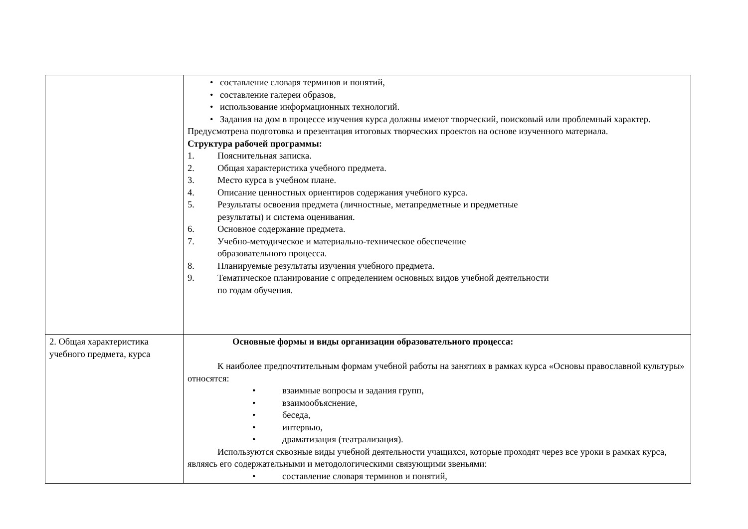| | • составление словаря терминов и понятий, • составление галереи образов, • использование информационных технологий. • Задания на дом в процессе изучения курса должны имеют творческий, поисковый или проблемный характер. Предусмотрена подготовка и презентация итоговых творческих проектов на основе изученного материала. Структура рабочей программы: 1. Пояснительная записка. 2. Общая характеристика учебного предмета. 3. Место курса в учебном плане. 4. Описание ценностных ориентиров содержания учебного курса. 5. Результаты освоения предмета (личностные, метапредметные и предметные результаты) и система оценивания. 6. Основное содержание предмета. 7. Учебно-методическое и материально-техническое обеспечение образовательного процесса. 8. Планируемые результаты изучения учебного предмета. 9. Тематическое планирование с определением основных видов учебной деятельности по годам обучения. |
| 2. Общая характеристика учебного предмета, курса | Основные формы и виды организации образовательного процесса: К наиболее предпочтительным формам учебной работы на занятиях в рамках курса «Основы православной культуры» относятся: • взаимные вопросы и задания групп, • взаимообъяснение, • беседа, • интервью, • драматизация (театрализация). Используются сквозные виды учебной деятельности учащихся, которые проходят через все уроки в рамках курса, являясь его содержательными и методологическими связующими звеньями: • составление словаря терминов и понятий, |